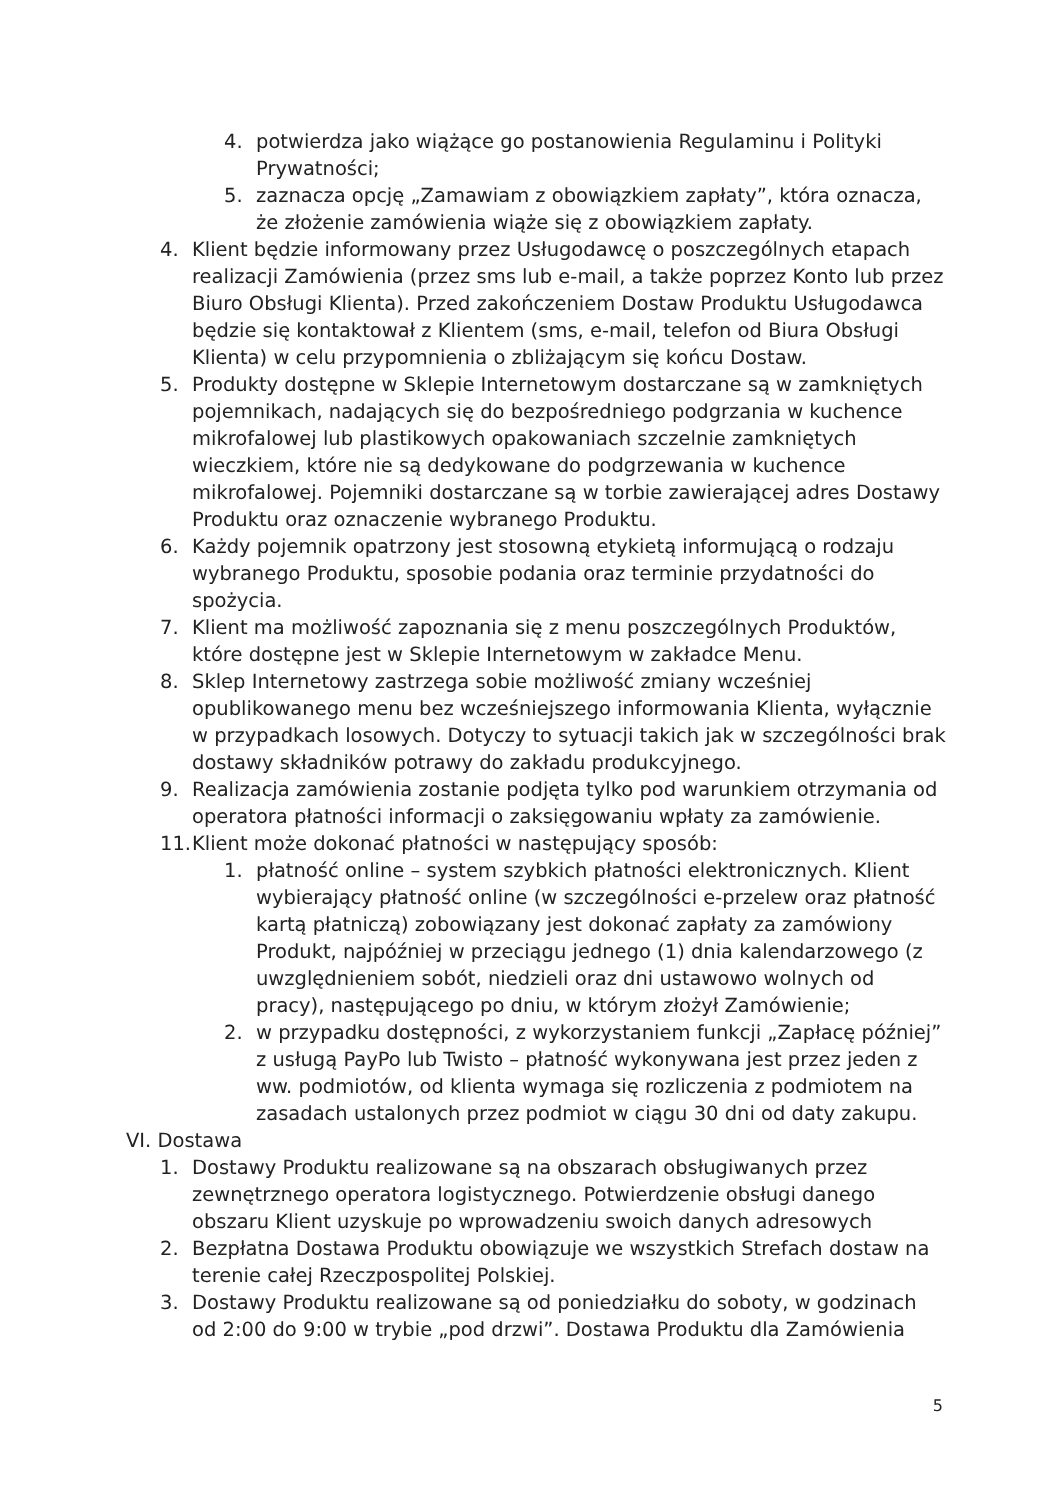4. potwierdza jako wiążące go postanowienia Regulaminu i Polityki Prywatności;
5. zaznacza opcję „Zamawiam z obowiązkiem zapłaty”, która oznacza, że złożenie zamówienia wiąże się z obowiązkiem zapłaty.
4. Klient będzie informowany przez Usługodawcę o poszczególnych etapach realizacji Zamówienia (przez sms lub e-mail, a także poprzez Konto lub przez Biuro Obsługi Klienta). Przed zakończeniem Dostaw Produktu Usługodawca będzie się kontaktował z Klientem (sms, e-mail, telefon od Biura Obsługi Klienta) w celu przypomnienia o zbliżającym się końcu Dostaw.
5. Produkty dostępne w Sklepie Internetowym dostarczane są w zamkniętych pojemnikach, nadających się do bezpośredniego podgrzania w kuchence mikrofalowej lub plastikowych opakowaniach szczelnie zamkniętych wieczkiem, które nie są dedykowane do podgrzewania w kuchence mikrofalowej. Pojemniki dostarczane są w torbie zawierającej adres Dostawy Produktu oraz oznaczenie wybranego Produktu.
6. Każdy pojemnik opatrzony jest stosowną etykietą informującą o rodzaju wybranego Produktu, sposobie podania oraz terminie przydatności do spożycia.
7. Klient ma możliwość zapoznania się z menu poszczególnych Produktów, które dostępne jest w Sklepie Internetowym w zakładce Menu.
8. Sklep Internetowy zastrzega sobie możliwość zmiany wcześniej opublikowanego menu bez wcześniejszego informowania Klienta, wyłącznie w przypadkach losowych. Dotyczy to sytuacji takich jak w szczególności brak dostawy składników potrawy do zakładu produkcyjnego.
9. Realizacja zamówienia zostanie podjęta tylko pod warunkiem otrzymania od operatora płatności informacji o zaksięgowaniu wpłaty za zamówienie.
11. Klient może dokonać płatności w następujący sposób:
1. płatność online – system szybkich płatności elektronicznych. Klient wybierający płatność online (w szczególności e-przelew oraz płatność kartą płatniczą) zobowiązany jest dokonać zapłaty za zamówiony Produkt, najpóźniej w przeciągu jednego (1) dnia kalendarzowego (z uwzględnieniem sobót, niedzieli oraz dni ustawowo wolnych od pracy), następującego po dniu, w którym złożył Zamówienie;
2. w przypadku dostępności, z wykorzystaniem funkcji „Zapłacę później” z usługą PayPo lub Twisto – płatność wykonywana jest przez jeden z ww. podmiotów, od klienta wymaga się rozliczenia z podmiotem na zasadach ustalonych przez podmiot w ciągu 30 dni od daty zakupu.
VI. Dostawa
1. Dostawy Produktu realizowane są na obszarach obsługiwanych przez zewnętrznego operatora logistycznego. Potwierdzenie obsługi danego obszaru Klient uzyskuje po wprowadzeniu swoich danych adresowych
2. Bezpłatna Dostawa Produktu obowiązuje we wszystkich Strefach dostaw na terenie całej Rzeczpospolitej Polskiej.
3. Dostawy Produktu realizowane są od poniedziałku do soboty, w godzinach od 2:00 do 9:00 w trybie „pod drzwi”. Dostawa Produktu dla Zamówienia
5